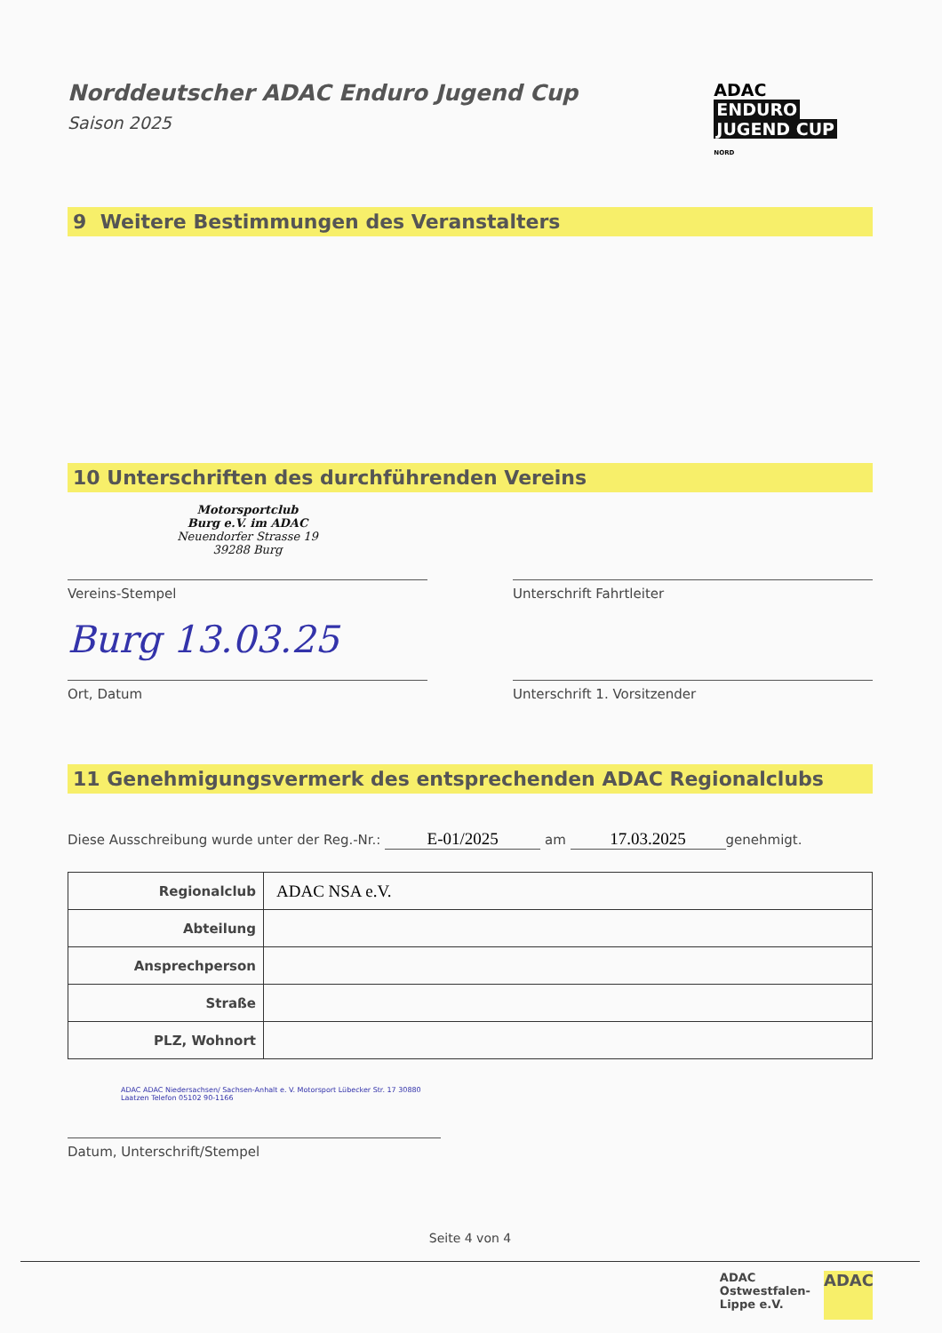Norddeutscher ADAC Enduro Jugend Cup
Saison 2025
ADAC
ENDURO
JUGEND CUP
NORD
9 Weitere Bestimmungen des Veranstalters
10 Unterschriften des durchführenden Vereins
Motorsportclub
Burg e.V. im ADAC
Neuendorfer Strasse 19
39288 Burg
Vereins-Stempel
Unterschrift Fahrtleiter
Burg 13.03.25
Ort, Datum
Unterschrift 1. Vorsitzender
11 Genehmigungsvermerk des entsprechenden ADAC Regionalclubs
Diese Ausschreibung wurde unter der Reg.-Nr.: E-01/2025 am 17.03.2025 genehmigt.
| Regionalclub | ADAC NSA e.V. |
| Abteilung | |
| Ansprechperson | |
| Straße | |
| PLZ, Wohnort | |
ADAC ADAC Niedersachsen/ Sachsen-Anhalt e. V. Motorsport Lübecker Str. 17 30880 Laatzen Telefon 05102 90-1166
Datum, Unterschrift/Stempel
Seite 4 von 4
ADAC
Ostwestfalen-
Lippe e.V.
ADAC